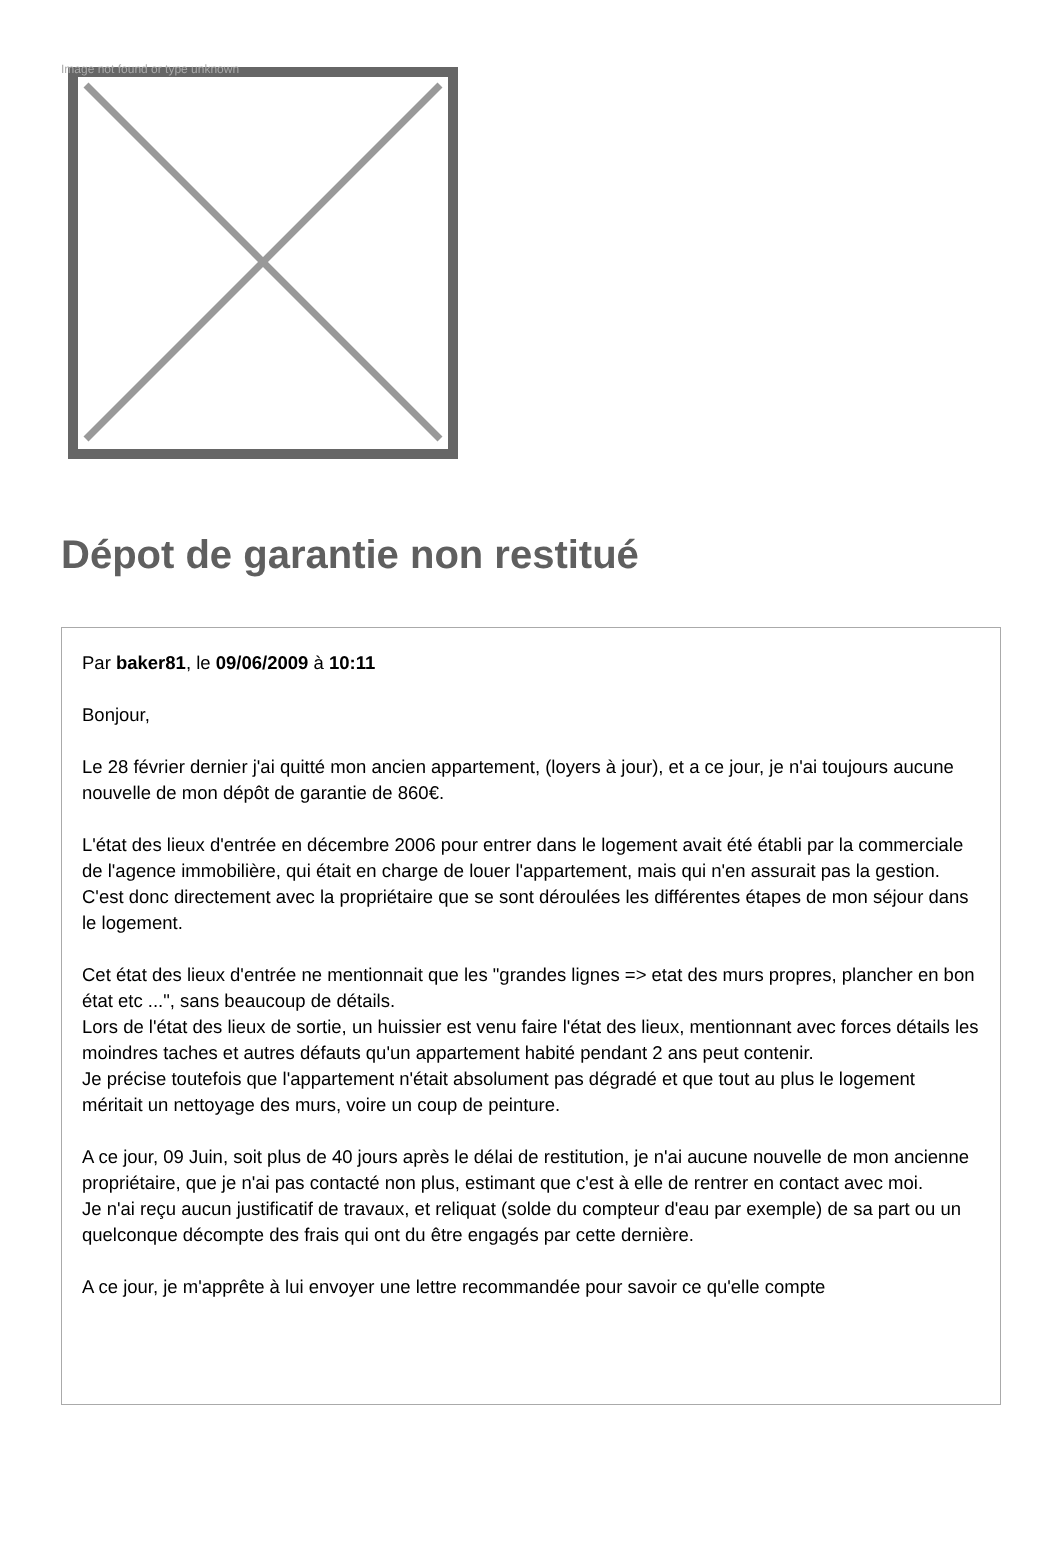Image not found or type unknown
Dépot de garantie non restitué
Par baker81, le 09/06/2009 à 10:11
Bonjour,
Le 28 février dernier j'ai quitté mon ancien appartement, (loyers à jour), et a ce jour, je n'ai toujours aucune nouvelle de mon dépôt de garantie de 860€.
L'état des lieux d'entrée en décembre 2006 pour entrer dans le logement avait été établi par la commerciale de l'agence immobilière, qui était en charge de louer l'appartement, mais qui n'en assurait pas la gestion.
C'est donc directement avec la propriétaire que se sont déroulées les différentes étapes de mon séjour dans le logement.
Cet état des lieux d'entrée ne mentionnait que les "grandes lignes => etat des murs propres, plancher en bon état etc ...", sans beaucoup de détails.
Lors de l'état des lieux de sortie, un huissier est venu faire l'état des lieux, mentionnant avec forces détails les moindres taches et autres défauts qu'un appartement habité pendant 2 ans peut contenir.
Je précise toutefois que l'appartement n'était absolument pas dégradé et que tout au plus le logement méritait un nettoyage des murs, voire un coup de peinture.
A ce jour, 09 Juin, soit plus de 40 jours après le délai de restitution, je n'ai aucune nouvelle de mon ancienne propriétaire, que je n'ai pas contacté non plus, estimant que c'est à elle de rentrer en contact avec moi.
Je n'ai reçu aucun justificatif de travaux, et reliquat (solde du compteur d'eau par exemple) de sa part ou un quelconque décompte des frais qui ont du être engagés par cette dernière.
A ce jour, je m'apprête à lui envoyer une lettre recommandée pour savoir ce qu'elle compte